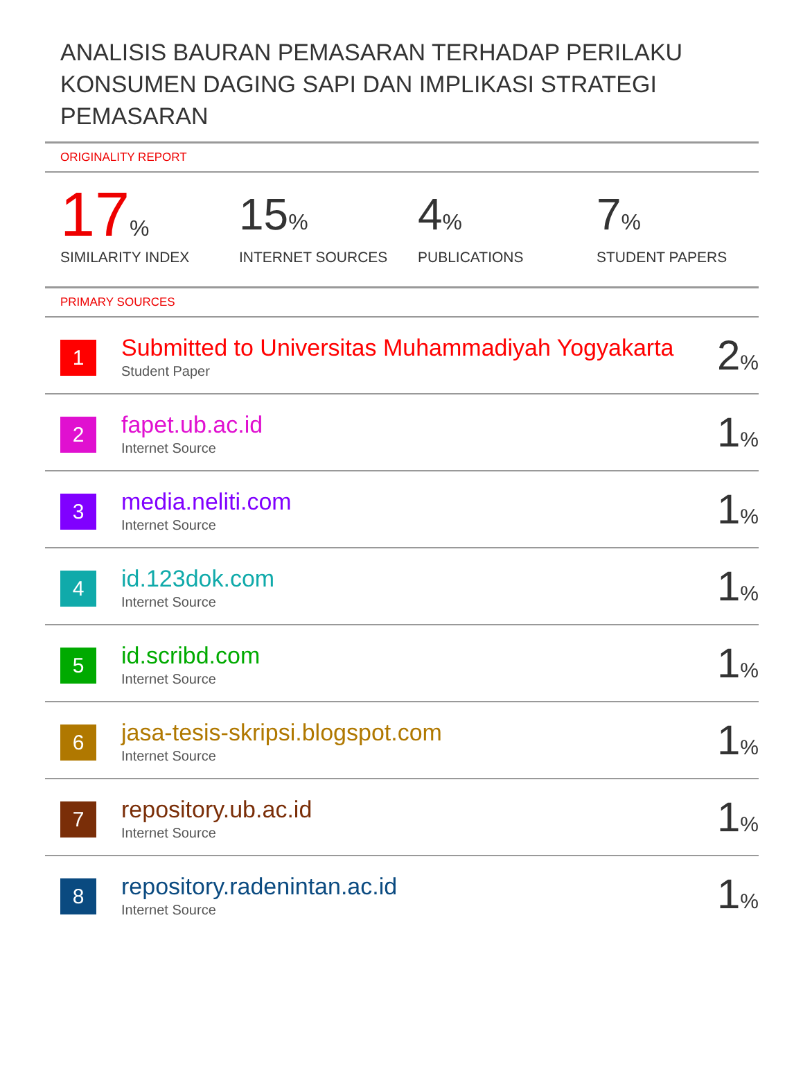ANALISIS BAURAN PEMASARAN TERHADAP PERILAKU KONSUMEN DAGING SAPI DAN IMPLIKASI STRATEGI PEMASARAN
ORIGINALITY REPORT
17%
SIMILARITY INDEX
15%
INTERNET SOURCES
4%
PUBLICATIONS
7%
STUDENT PAPERS
PRIMARY SOURCES
| 1 | Submitted to Universitas Muhammadiyah Yogyakarta Student Paper | 2 % |
| 2 | fapet.ub.ac.id Internet Source | 1 % |
| 3 | media.neliti.com Internet Source | 1 % |
| 4 | id.123dok.com Internet Source | 1 % |
| 5 | id.scribd.com Internet Source | 1 % |
| 6 | jasa-tesis-skripsi.blogspot.com Internet Source | 1 % |
| 7 | repository.ub.ac.id Internet Source | 1 % |
| 8 | repository.radenintan.ac.id Internet Source | 1 % |